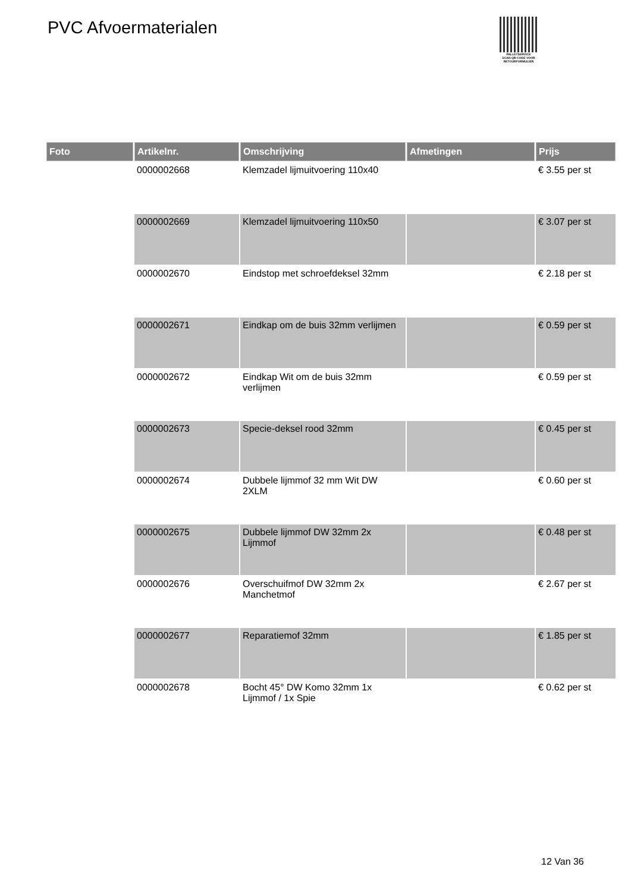PVC Afvoermaterialen
PALLETSERVICE
SCAN QR-CODE VOOR RETOURFORMULIER
| Foto | Artikelnr. | Omschrijving | Afmetingen | Prijs |
| --- | --- | --- | --- | --- |
| | 0000002668 | Klemzadel lijmuitvoering 110x40 | | € 3.55 per st |
| | 0000002669 | Klemzadel lijmuitvoering 110x50 | | € 3.07 per st |
| | 0000002670 | Eindstop met schroefdeksel 32mm | | € 2.18 per st |
| | 0000002671 | Eindkap om de buis 32mm verlijmen | | € 0.59 per st |
| | 0000002672 | Eindkap Wit om de buis 32mm verlijmen | | € 0.59 per st |
| | 0000002673 | Specie-deksel rood 32mm | | € 0.45 per st |
| | 0000002674 | Dubbele lijmmof 32 mm Wit DW 2XLM | | € 0.60 per st |
| | 0000002675 | Dubbele lijmmof DW 32mm 2x Lijmmof | | € 0.48 per st |
| | 0000002676 | Overschuifmof DW 32mm 2x Manchetmof | | € 2.67 per st |
| | 0000002677 | Reparatiemof 32mm | | € 1.85 per st |
| | 0000002678 | Bocht 45° DW Komo 32mm 1x Lijmmof / 1x Spie | | € 0.62 per st |
12 Van 36